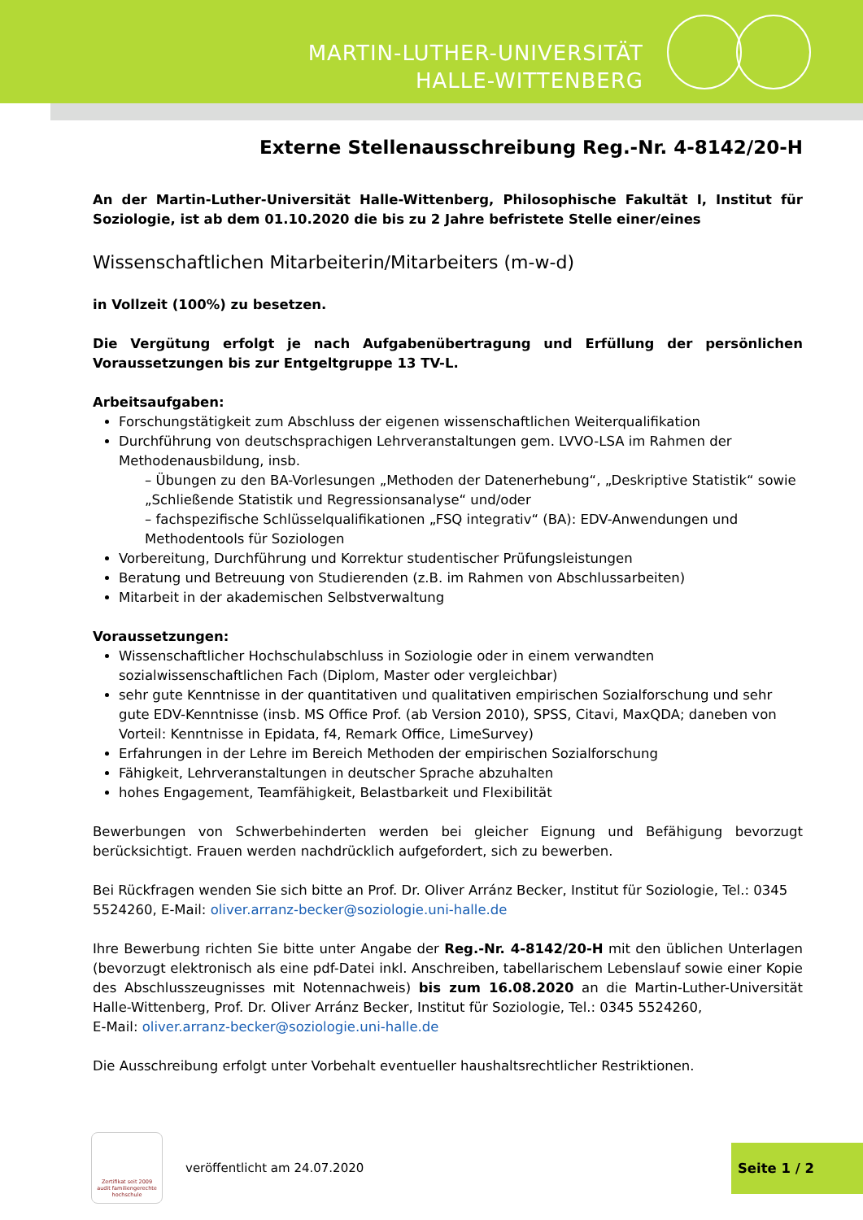MARTIN-LUTHER-UNIVERSITÄT
HALLE-WITTENBERG
Externe Stellenausschreibung Reg.-Nr. 4-8142/20-H
An der Martin-Luther-Universität Halle-Wittenberg, Philosophische Fakultät I, Institut für Soziologie, ist ab dem 01.10.2020 die bis zu 2 Jahre befristete Stelle einer/eines
Wissenschaftlichen Mitarbeiterin/Mitarbeiters (m-w-d)
in Vollzeit (100%) zu besetzen.
Die Vergütung erfolgt je nach Aufgabenübertragung und Erfüllung der persönlichen Voraussetzungen bis zur Entgeltgruppe 13 TV-L.
Arbeitsaufgaben:
Forschungstätigkeit zum Abschluss der eigenen wissenschaftlichen Weiterqualifikation
Durchführung von deutschsprachigen Lehrveranstaltungen gem. LVVO-LSA im Rahmen der Methodenausbildung, insb.
– Übungen zu den BA-Vorlesungen „Methoden der Datenerhebung“, „Deskriptive Statistik“ sowie „Schließende Statistik und Regressionsanalyse“ und/oder
– fachspezifische Schlüsselqualifikationen „FSQ integrativ“ (BA): EDV-Anwendungen und Methodentools für Soziologen
Vorbereitung, Durchführung und Korrektur studentischer Prüfungsleistungen
Beratung und Betreuung von Studierenden (z.B. im Rahmen von Abschlussarbeiten)
Mitarbeit in der akademischen Selbstverwaltung
Voraussetzungen:
Wissenschaftlicher Hochschulabschluss in Soziologie oder in einem verwandten sozialwissenschaftlichen Fach (Diplom, Master oder vergleichbar)
sehr gute Kenntnisse in der quantitativen und qualitativen empirischen Sozialforschung und sehr gute EDV-Kenntnisse (insb. MS Office Prof. (ab Version 2010), SPSS, Citavi, MaxQDA; daneben von Vorteil: Kenntnisse in Epidata, f4, Remark Office, LimeSurvey)
Erfahrungen in der Lehre im Bereich Methoden der empirischen Sozialforschung
Fähigkeit, Lehrveranstaltungen in deutscher Sprache abzuhalten
hohes Engagement, Teamfähigkeit, Belastbarkeit und Flexibilität
Bewerbungen von Schwerbehinderten werden bei gleicher Eignung und Befähigung bevorzugt berücksichtigt. Frauen werden nachdrücklich aufgefordert, sich zu bewerben.
Bei Rückfragen wenden Sie sich bitte an Prof. Dr. Oliver Arránz Becker, Institut für Soziologie, Tel.: 0345 5524260, E-Mail: oliver.arranz-becker@soziologie.uni-halle.de
Ihre Bewerbung richten Sie bitte unter Angabe der Reg.-Nr. 4-8142/20-H mit den üblichen Unterlagen (bevorzugt elektronisch als eine pdf-Datei inkl. Anschreiben, tabellarischem Lebenslauf sowie einer Kopie des Abschlusszeugnisses mit Notennachweis) bis zum 16.08.2020 an die Martin-Luther-Universität Halle-Wittenberg, Prof. Dr. Oliver Arránz Becker, Institut für Soziologie, Tel.: 0345 5524260,
E-Mail: oliver.arranz-becker@soziologie.uni-halle.de
Die Ausschreibung erfolgt unter Vorbehalt eventueller haushaltsrechtlicher Restriktionen.
Zertifikat seit 2009
audit familiengerechte
hochschule
veröffentlicht am 24.07.2020 Seite 1 / 2